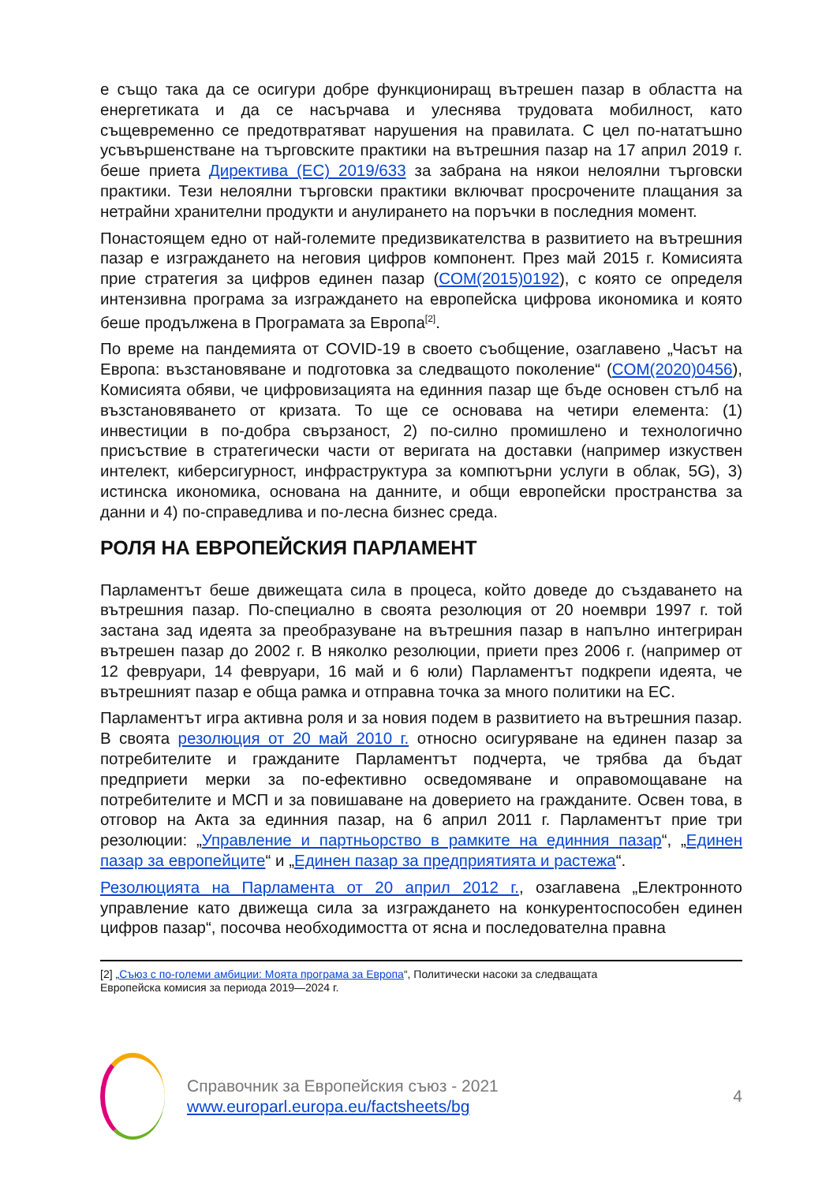е също така да се осигури добре функциониращ вътрешен пазар в областта на енергетиката и да се насърчава и улеснява трудовата мобилност, като същевременно се предотвратяват нарушения на правилата. С цел по-нататъшно усъвършенстване на търговските практики на вътрешния пазар на 17 април 2019 г. беше приета Директива (ЕС) 2019/633 за забрана на някои нелоялни търговски практики. Тези нелоялни търговски практики включват просрочените плащания за нетрайни хранителни продукти и анулирането на поръчки в последния момент.
Понастоящем едно от най-големите предизвикателства в развитието на вътрешния пазар е изграждането на неговия цифров компонент. През май 2015 г. Комисията прие стратегия за цифров единен пазар (COM(2015)0192), с която се определя интензивна програма за изграждането на европейска цифрова икономика и която беше продължена в Програмата за Европа<sup>[2]</sup>.
По време на пандемията от COVID-19 в своето съобщение, озаглавено „Часът на Европа: възстановяване и подготовка за следващото поколение“ (COM(2020)0456), Комисията обяви, че цифровизацията на единния пазар ще бъде основен стълб на възстановяването от кризата. То ще се основава на четири елемента: (1) инвестиции в по-добра свързаност, 2) по-силно промишлено и технологично присъствие в стратегически части от веригата на доставки (например изкуствен интелект, киберсигурност, инфраструктура за компютърни услуги в облак, 5G), 3) истинска икономика, основана на данните, и общи европейски пространства за данни и 4) по-справедлива и по-лесна бизнес среда.
РОЛЯ НА ЕВРОПЕЙСКИЯ ПАРЛАМЕНТ
Парламентът беше движещата сила в процеса, който доведе до създаването на вътрешния пазар. По-специално в своята резолюция от 20 ноември 1997 г. той застана зад идеята за преобразуване на вътрешния пазар в напълно интегриран вътрешен пазар до 2002 г. В няколко резолюции, приети през 2006 г. (например от 12 февруари, 14 февруари, 16 май и 6 юли) Парламентът подкрепи идеята, че вътрешният пазар е обща рамка и отправна точка за много политики на ЕС.
Парламентът игра активна роля и за новия подем в развитието на вътрешния пазар. В своята резолюция от 20 май 2010 г. относно осигуряване на единен пазар за потребителите и гражданите Парламентът подчерта, че трябва да бъдат предприети мерки за по-ефективно осведомяване и оправомощаване на потребителите и МСП и за повишаване на доверието на гражданите. Освен това, в отговор на Акта за единния пазар, на 6 април 2011 г. Парламентът прие три резолюции: „Управление и партньорство в рамките на единния пазар“, „Единен пазар за европейците“ и „Единен пазар за предприятията и растежа“.
Резолюцията на Парламента от 20 април 2012 г., озаглавена „Електронното управление като движеща сила за изграждането на конкурентоспособен единен цифров пазар“, посочва необходимостта от ясна и последователна правна
[2] „Съюз с по-големи амбиции: Моята програма за Европа“, Политически насоки за следващата
Европейска комисия за периода 2019—2024 г.
Справочник за Европейския съюз - 2021
www.europarl.europa.eu/factsheets/bg
4